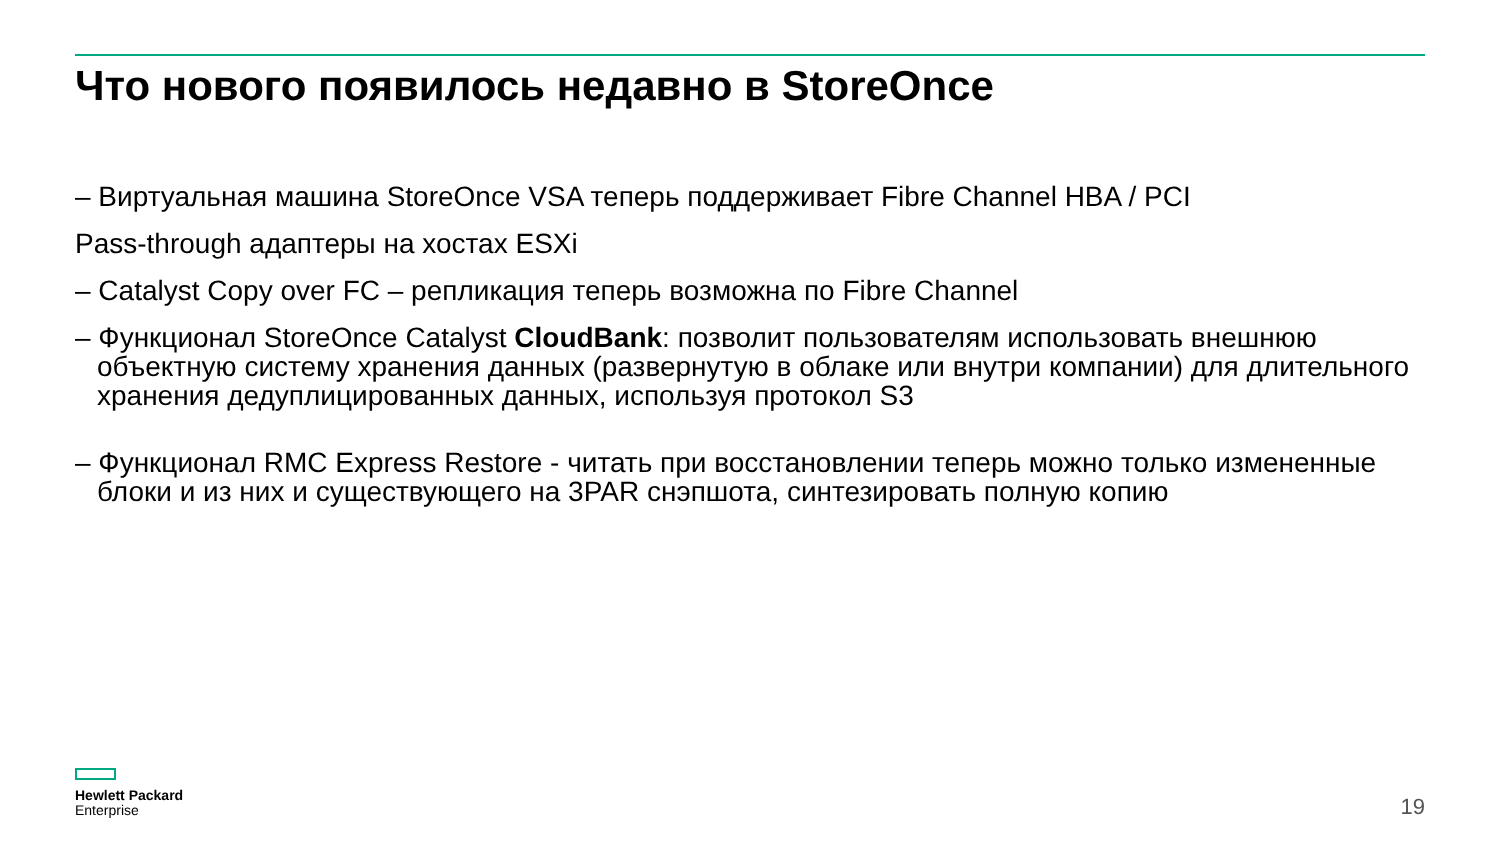Что нового появилось недавно в StoreOnce
– Виртуальная машина StoreOnce VSA теперь поддерживает Fibre Channel HBA / PCI
Pass-through адаптеры на хостах ESXi
– Catalyst Copy over FC – репликация теперь возможна по Fibre Channel
– Функционал StoreOnce Catalyst CloudBank: позволит пользователям использовать внешнюю объектную систему хранения данных (развернутую в облаке или внутри компании) для длительного хранения дедуплицированных данных, используя протокол S3
– Функционал RMC Express Restore - читать при восстановлении теперь можно только измененные блоки и из них и существующего на 3PAR снэпшота, синтезировать полную копию
Hewlett Packard
Enterprise
19